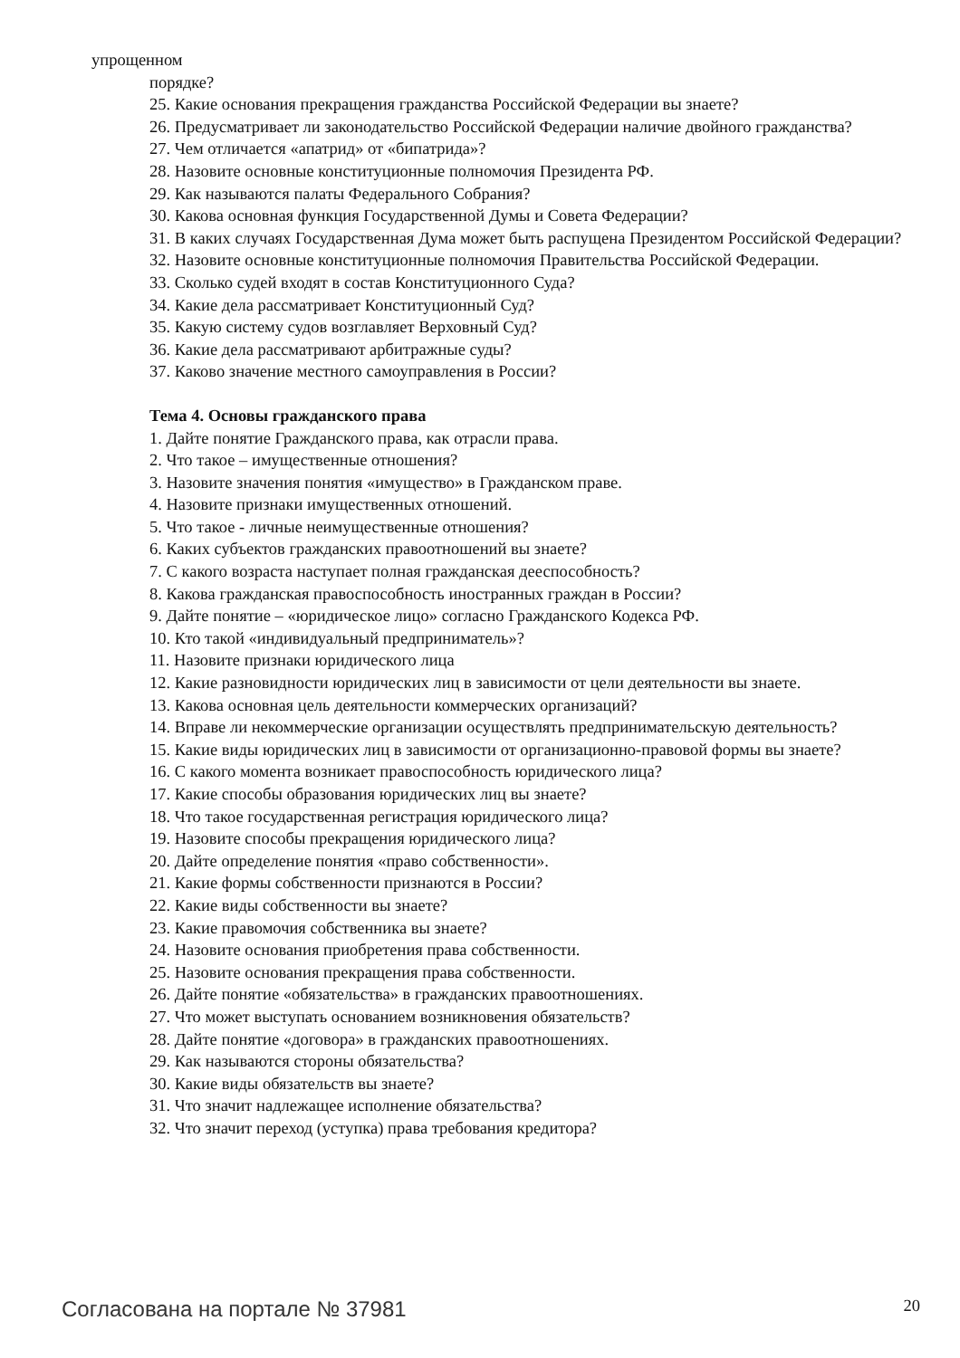упрощенном
порядке?
25. Какие основания прекращения гражданства Российской Федерации вы знаете?
26. Предусматривает ли законодательство Российской Федерации наличие двойного гражданства?
27. Чем отличается «апатрид» от «бипатрида»?
28. Назовите основные конституционные полномочия Президента РФ.
29. Как называются палаты Федерального Собрания?
30. Какова основная функция Государственной Думы и Совета Федерации?
31. В каких случаях Государственная Дума может быть распущена Президентом Российской Федерации?
32. Назовите основные конституционные полномочия Правительства Российской Федерации.
33. Сколько судей входят в состав Конституционного Суда?
34. Какие дела рассматривает Конституционный Суд?
35. Какую систему судов возглавляет Верховный Суд?
36. Какие дела рассматривают арбитражные суды?
37. Каково значение местного самоуправления в России?
Тема 4. Основы гражданского права
1. Дайте понятие Гражданского права, как отрасли права.
2. Что такое – имущественные отношения?
3. Назовите значения понятия «имущество» в Гражданском праве.
4. Назовите признаки имущественных отношений.
5. Что такое - личные неимущественные отношения?
6. Каких субъектов гражданских правоотношений вы знаете?
7. С какого возраста наступает полная гражданская дееспособность?
8. Какова гражданская правоспособность иностранных граждан в России?
9. Дайте понятие – «юридическое лицо» согласно Гражданского Кодекса РФ.
10. Кто такой «индивидуальный предприниматель»?
11. Назовите признаки юридического лица
12. Какие разновидности юридических лиц в зависимости от цели деятельности вы знаете.
13. Какова основная цель деятельности коммерческих организаций?
14. Вправе ли некоммерческие организации осуществлять предпринимательскую деятельность?
15. Какие виды юридических лиц в зависимости от организационно-правовой формы вы знаете?
16. С какого момента возникает правоспособность юридического лица?
17. Какие способы образования юридических лиц вы знаете?
18. Что такое государственная регистрация юридического лица?
19. Назовите способы прекращения юридического лица?
20. Дайте определение понятия «право собственности».
21. Какие формы собственности признаются в России?
22. Какие виды собственности вы знаете?
23. Какие правомочия собственника вы знаете?
24. Назовите основания приобретения права собственности.
25. Назовите основания прекращения права собственности.
26. Дайте понятие «обязательства» в гражданских правоотношениях.
27. Что может выступать основанием возникновения обязательств?
28. Дайте понятие «договора» в гражданских правоотношениях.
29. Как называются стороны обязательства?
30. Какие виды обязательств вы знаете?
31. Что значит надлежащее исполнение обязательства?
32. Что значит переход (уступка) права требования кредитора?
Согласована на портале № 37981 20